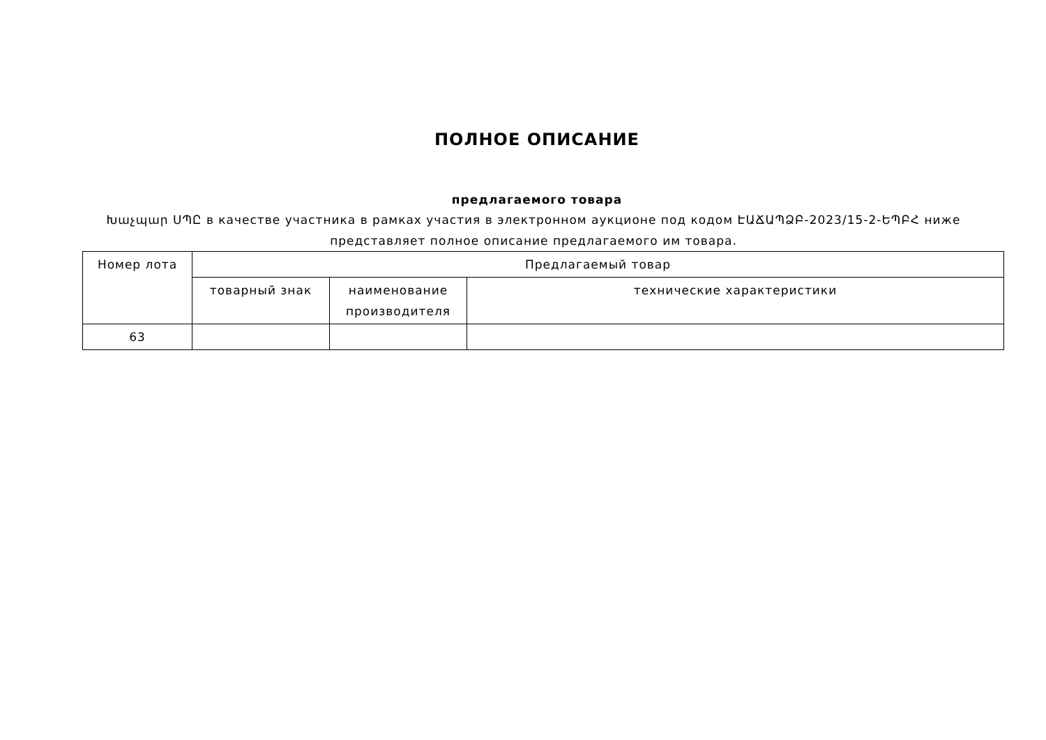ПОЛНОЕ ОПИСАНИЕ
предлагаемого товара
Խաչպար ՍՊԸ в качестве участника в рамках участия в электронном аукционе под кодом ԷԱՃԱՊՁԲ-2023/15-2-ԵՊԲՀ ниже представляет полное описание предлагаемого им товара.
| Номер лота | Предлагаемый товар | | |
| --- | --- | --- | --- |
| | товарный знак | наименование производителя | технические характеристики |
| 63 | | | |